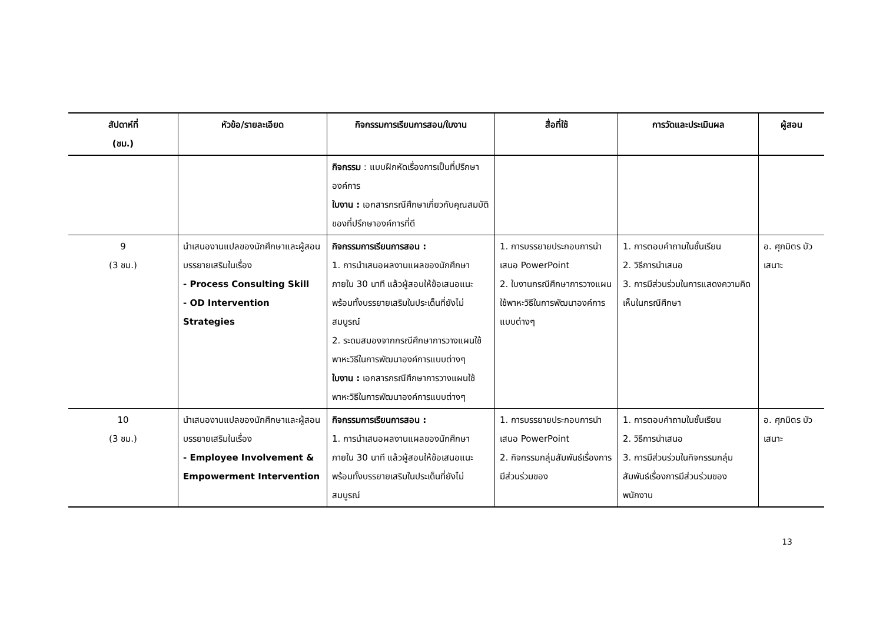| สัปดาห์ที่ (ชม.) | หัวข้อ/รายละเอียด | กิจกรรมการเรียนการสอน/ใบงาน | สื่อที่ใช้ | การวัดและประเมินผล | ผู้สอน |
| --- | --- | --- | --- | --- | --- |
| | | กิจกรรม : แบบฝึกหัดเรื่องการเป็นที่ปรึกษาองค์การ ใบงาน : เอกสารกรณีศึกษาเกี่ยวกับคุณสมบัติของที่ปรึกษาองค์การที่ดี | | | |
| 9 (3 ชม.) | นำเสนองานแปลของนักศึกษาและผู้สอนบรรยายเสริมในเรื่อง - Process Consulting Skill - OD Intervention Strategies | กิจกรรมการเรียนการสอน : 1. การนำเสนอผลงานแผลของนักศึกษาภายใน 30 นาที แล้วผู้สอนให้ข้อเสนอแนะพร้อมทั้งบรรยายเสริมในประเด็นที่ยังไม่สมบูรณ์ 2. ระดมสมองจากกรณีศึกษาการวางแผนใช้พาหะวิธีในการพัฒนาองค์การแบบต่างๆ ใบงาน : เอกสารกรณีศึกษาการวางแผนใช้พาหะวิธีในการพัฒนาองค์การแบบต่างๆ | 1. การบรรยายประกอบการนำเสนอ PowerPoint 2. ใบงานกรณีศึกษาการวางแผนใช้พาหะวิธีในการพัฒนาองค์การแบบต่างๆ | 1. การตอบคำถามในชั้นเรียน 2. วิธีการนำเสนอ 3. การมีส่วนร่วมในการแสดงความคิดเห็นในกรณีศึกษา | อ. ศุภมิตร บัวเสนาะ |
| 10 (3 ชม.) | นำเสนองานแปลของนักศึกษาและผู้สอนบรรยายเสริมในเรื่อง - Employee Involvement & Empowerment Intervention | กิจกรรมการเรียนการสอน : 1. การนำเสนอผลงานแผลของนักศึกษาภายใน 30 นาที แล้วผู้สอนให้ข้อเสนอแนะพร้อมทั้งบรรยายเสริมในประเด็นที่ยังไม่สมบูรณ์ | 1. การบรรยายประกอบการนำเสนอ PowerPoint 2. กิจกรรมกลุ่มสัมพันธ์เรื่องการมีส่วนร่วมของ | 1. การตอบคำถามในชั้นเรียน 2. วิธีการนำเสนอ 3. การมีส่วนร่วมในกิจกรรมกลุ่มสัมพันธ์เรื่องการมีส่วนร่วมของพนักงาน | อ. ศุภมิตร บัวเสนาะ |
13